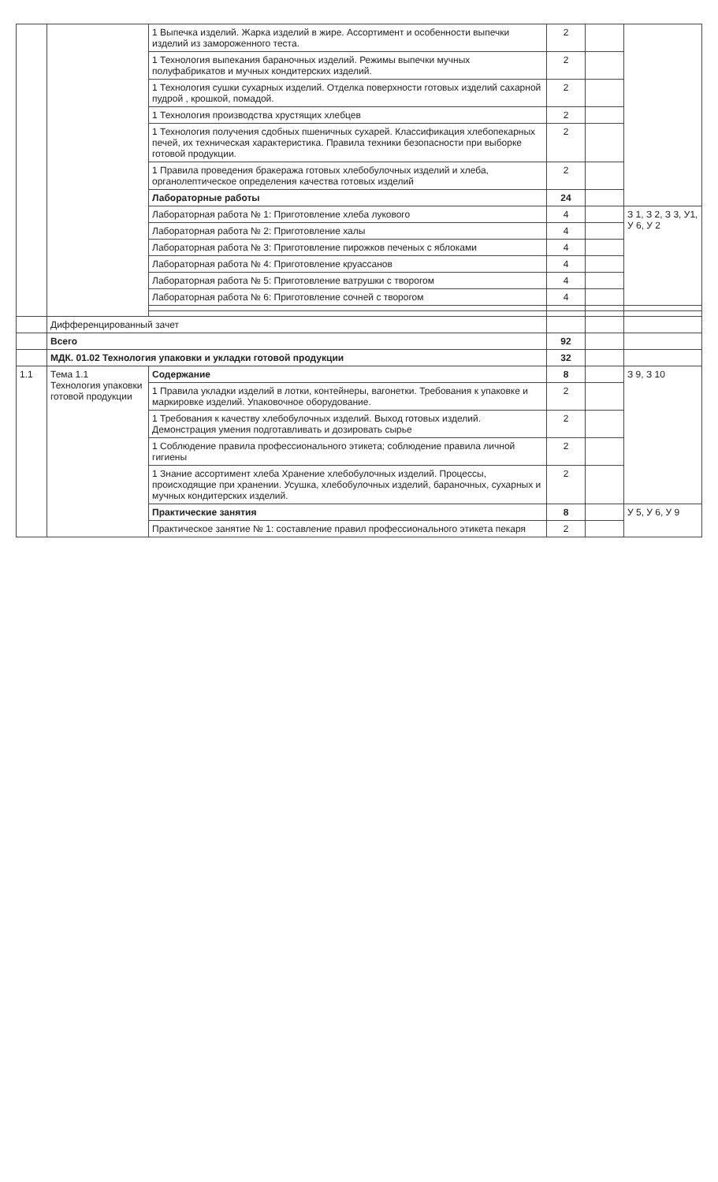| | | 1 Выпечка изделий. Жарка изделий в жире. Ассортимент и особенности выпечки изделий из замороженного теста. | 2 | | |
| | | 1 Технология выпекания бараночных изделий. Режимы выпечки мучных полуфабрикатов и мучных кондитерских изделий. | 2 | | |
| | | 1 Технология сушки сухарных изделий. Отделка поверхности готовых изделий сахарной пудрой , крошкой, помадой. | 2 | | |
| | | 1 Технология производства хрустящих хлебцев | 2 | | |
| | | 1 Технология получения сдобных пшеничных сухарей. Классификация хлебопекарных печей, их техническая характеристика. Правила техники безопасности при выборке готовой продукции. | 2 | | |
| | | 1 Правила проведения бракеража готовых хлебобулочных изделий и хлеба, органолептическое определения качества готовых изделий | 2 | | |
| | | Лабораторные работы | 24 | | |
| | | Лабораторная работа № 1: Приготовление хлеба лукового | 4 | | З 1, З 2, З 3, У1, У 6, У 2 |
| | | Лабораторная работа № 2: Приготовление халы | 4 | | |
| | | Лабораторная работа № 3: Приготовление пирожков печеных с яблоками | 4 | | |
| | | Лабораторная работа № 4: Приготовление круассанов | 4 | | |
| | | Лабораторная работа № 5: Приготовление ватрушки с творогом | 4 | | |
| | | Лабораторная работа № 6: Приготовление сочней с творогом | 4 | | |
| | Дифференцированный зачет | | | | |
| | Всего | | 92 | | |
| | МДК. 01.02 Технология упаковки и укладки готовой продукции | | 32 | | |
| 1.1 | Тема 1.1 Технология упаковки готовой продукции | Содержание | 8 | | З 9, З 10 |
| | | 1 Правила укладки изделий в лотки, контейнеры, вагонетки. Требования к упаковке и маркировке изделий. Упаковочное оборудование. | 2 | | |
| | | 1 Требования к качеству хлебобулочных изделий. Выход готовых изделий. Демонстрация умения подготавливать и дозировать сырье | 2 | | |
| | | 1 Соблюдение правила профессионального этикета; соблюдение правила личной гигиены | 2 | | |
| | | 1 Знание ассортимент хлеба Хранение хлебобулочных изделий. Процессы, происходящие при хранении. Усушка, хлебобулочных изделий, бараночных, сухарных и мучных кондитерских изделий. | 2 | | |
| | | Практические занятия | 8 | | У 5, У 6, У 9 |
| | | Практическое занятие № 1: составление правил профессионального этикета пекаря | 2 | | |